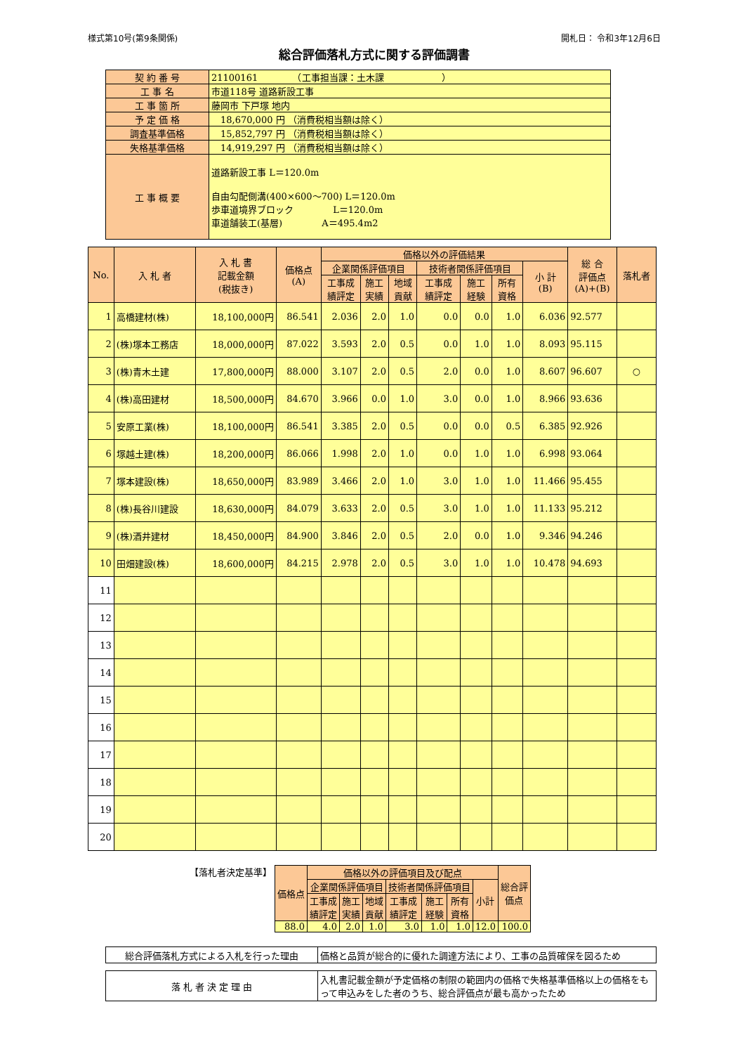様式第10号(第9条関係) 開札日： 令和3年12月6日
総合評価落札方式に関する評価調書
| 契 約 番 号 | 21100161 （工事担当課：土木課 ） |
| 工 事 名 | 市道118号 道路新設工事 |
| 工 事 箇 所 | 藤岡市 下戸塚 地内 |
| 予 定 価 格 | 18,670,000 円 （消費税相当額は除く） |
| 調査基準価格 | 15,852,797 円 （消費税相当額は除く） |
| 失格基準価格 | 14,919,297 円 （消費税相当額は除く） |
| 工 事 概 要 | 道路新設工事 L＝120.0m 自由勾配側溝(400×600～700) L＝120.0m 歩車道境界ブロック L＝120.0m 車道舗装工(基層) A＝495.4m2 |
| No. | 入 札 者 | 入 札 書 記載金額 (税抜き) | 価格点 (A) | 価格以外の評価結果 | | | | | | | 総 合 評価点 (A)+(B) | 落札者 |
| --- | --- | --- | --- | --- | --- | --- | --- | --- | --- | --- | --- | --- |
| | | | | 企業関係評価項目 | | | 技術者関係評価項目 | | | 小 計 (B) | | |
| | | | | 工事成 績評定 | 施工 実績 | 地域 貢献 | 工事成 績評定 | 施工 経験 | 所有 資格 | | | |
| 1 | 高橋建材(株) | 18,100,000円 | 86.541 | 2.036 | 2.0 | 1.0 | 0.0 | 0.0 | 1.0 | 6.036 | 92.577 | |
| 2 | (株)塚本工務店 | 18,000,000円 | 87.022 | 3.593 | 2.0 | 0.5 | 0.0 | 1.0 | 1.0 | 8.093 | 95.115 | |
| 3 | (株)青木土建 | 17,800,000円 | 88.000 | 3.107 | 2.0 | 0.5 | 2.0 | 0.0 | 1.0 | 8.607 | 96.607 | ○ |
| 4 | (株)高田建材 | 18,500,000円 | 84.670 | 3.966 | 0.0 | 1.0 | 3.0 | 0.0 | 1.0 | 8.966 | 93.636 | |
| 5 | 安原工業(株) | 18,100,000円 | 86.541 | 3.385 | 2.0 | 0.5 | 0.0 | 0.0 | 0.5 | 6.385 | 92.926 | |
| 6 | 塚越土建(株) | 18,200,000円 | 86.066 | 1.998 | 2.0 | 1.0 | 0.0 | 1.0 | 1.0 | 6.998 | 93.064 | |
| 7 | 塚本建設(株) | 18,650,000円 | 83.989 | 3.466 | 2.0 | 1.0 | 3.0 | 1.0 | 1.0 | 11.466 | 95.455 | |
| 8 | (株)長谷川建設 | 18,630,000円 | 84.079 | 3.633 | 2.0 | 0.5 | 3.0 | 1.0 | 1.0 | 11.133 | 95.212 | |
| 9 | (株)酒井建材 | 18,450,000円 | 84.900 | 3.846 | 2.0 | 0.5 | 2.0 | 0.0 | 1.0 | 9.346 | 94.246 | |
| 10 | 田畑建設(株) | 18,600,000円 | 84.215 | 2.978 | 2.0 | 0.5 | 3.0 | 1.0 | 1.0 | 10.478 | 94.693 | |
| 11 | | | | | | | | | | | | |
| 12 | | | | | | | | | | | | |
| 13 | | | | | | | | | | | | |
| 14 | | | | | | | | | | | | |
| 15 | | | | | | | | | | | | |
| 16 | | | | | | | | | | | | |
| 17 | | | | | | | | | | | | |
| 18 | | | | | | | | | | | | |
| 19 | | | | | | | | | | | | |
| 20 | | | | | | | | | | | | |
【落札者決定基準】
| 価格点 | 価格以外の評価項目及び配点 | | | | | | | 総合評 価点 |
| --- | --- | --- | --- | --- | --- | --- | --- | --- |
| | 企業関係評価項目 | | | 技術者関係評価項目 | | | 小計 | |
| | 工事成 績評定 | 施工 実績 | 地域 貢献 | 工事成 績評定 | 施工 経験 | 所有 資格 | | |
| 88.0 | 4.0 | 2.0 | 1.0 | 3.0 | 1.0 | 1.0 | 12.0 | 100.0 |
| 総合評価落札方式による入札を行った理由 | 価格と品質が総合的に優れた調達方法により、工事の品質確保を図るため |
| 落 札 者 決 定 理 由 | 入札書記載金額が予定価格の制限の範囲内の価格で失格基準価格以上の価格をもって申込みをした者のうち、総合評価点が最も高かったため |